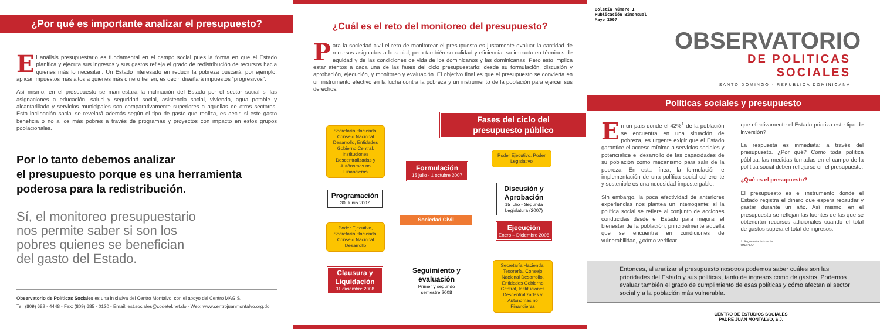¿Por qué es importante analizar el presupuesto?
El análisis presupuestario es fundamental en el campo social pues la forma en que el Estado planifica y ejecuta sus ingresos y sus gastos refleja el grado de redistribución de recursos hacia quienes más lo necesitan. Un Estado interesado en reducir la pobreza buscará, por ejemplo, aplicar impuestos más altos a quienes más dinero tienen; es decir, diseñará impuestos “progresivos”.
Así mismo, en el presupuesto se manifestará la inclinación del Estado por el sector social si las asignaciones a educación, salud y seguridad social, asistencia social, vivienda, agua potable y alcantarillado y servicios municipales son comparativamente superiores a aquellas de otros sectores. Esta inclinación social se revelará además según el tipo de gasto que realiza, es decir, si este gasto beneficia o no a los más pobres a través de programas y proyectos con impacto en estos grupos poblacionales.
Por lo tanto debemos analizar
el presupuesto porque es una herramienta
poderosa para la redistribución.
Sí, el monitoreo presupuestario
nos permite saber si son los
pobres quienes se benefician
del gasto del Estado.
Observatorio de Políticas Sociales es una iniciativa del Centro Montalvo, con el apoyo del Centro MAGIS.
Tel: (809) 682 - 4448 - Fax: (809) 685 - 0120 - Email: est.sociales@codetel.net.do - Web: www.centrojuanmontalvo.org.do
¿Cuál es el reto del monitoreo del presupuesto?
Para la sociedad civil el reto de monitorear el presupuesto es justamente evaluar la cantidad de recursos asignados a lo social, pero también su calidad y eficiencia, su impacto en términos de equidad y de las condiciones de vida de los dominicanos y las dominicanas. Pero esto implica estar atentos a cada una de las fases del ciclo presupuestario: desde su formulación, discusión y aprobación, ejecución, y monitoreo y evaluación. El objetivo final es que el presupuesto se convierta en un instrumento efectivo en la lucha contra la pobreza y un instrumento de la población para ejercer sus derechos.
Fases del ciclo del
presupuesto público
Secretaría Hacienda, Consejo Nacional Desarrollo, Entidades Gobierno Central, Instituciones Descentralizadas y Autónomas no Financieras
Formulación
15 julio - 1 octubre 2007
Poder Ejecutivo, Poder Legislativo
Programación
30 Junio 2007
Discusión y Aprobación
15 julio - Segunda Legislatura (2007)
Sociedad Civil
Poder Ejecutivo, Secretaría Hacienda, Consejo Nacional Desarrollo
Ejecución
Enero – Diciembre 2008
Clausura y Liquidación
31 diciembre 2008
Seguimiento y evaluación
Primer y segundo semestre 2008
Secretaría Hacienda, Tesorería, Consejo Nacional Desarrollo, Entidades Gobierno Central, Instituciones Descentralizadas y Autónomas no Financieras
Boletín Número 1
Publicación Bimensual
Mayo 2007
OBSERVATORIO
DE POLITICAS SOCIALES
SANTO DOMINGO - REPÚBLICA DOMINICANA
Políticas sociales y presupuesto
En un país donde el 42%<sup>1</sup> de la población se encuentra en una situación de pobreza, es urgente exigir que el Estado garantice el acceso mínimo a servicios sociales y potencialice el desarrollo de las capacidades de su población como mecanismo para salir de la pobreza. En esta línea, la formulación e implementación de una política social coherente y sostenible es una necesidad impostergable.
Sin embargo, la poca efectividad de anteriores experiencias nos plantea un interrogante: si la política social se refiere al conjunto de acciones conducidas desde el Estado para mejorar el bienestar de la población, principalmente aquella que se encuentra en condiciones de vulnerabilidad, ¿cómo verificar
que efectivamente el Estado prioriza este tipo de inversión?
La respuesta es inmediata: a través del presupuesto. ¿Por qué? Como toda política pública, las medidas tomadas en el campo de la política social deben reflejarse en el presupuesto.
¿Qué es el presupuesto?
El presupuesto es el instrumento donde el Estado registra el dinero que espera recaudar y gastar durante un año. Así mismo, en el presupuesto se reflejan las fuentes de las que se obtendrán recursos adicionales cuando el total de gastos supera el total de ingresos.
1. Según estadísticas de ONAPLAN
Entonces, al analizar el presupuesto nosotros podemos saber cuáles son las prioridades del Estado y sus políticas, tanto de ingresos como de gastos. Podemos evaluar también el grado de cumplimiento de esas políticas y cómo afectan al sector social y a la población más vulnerable.
CENTRO DE ESTUDIOS SOCIALES
PADRE JUAN MONTALVO, S.J.